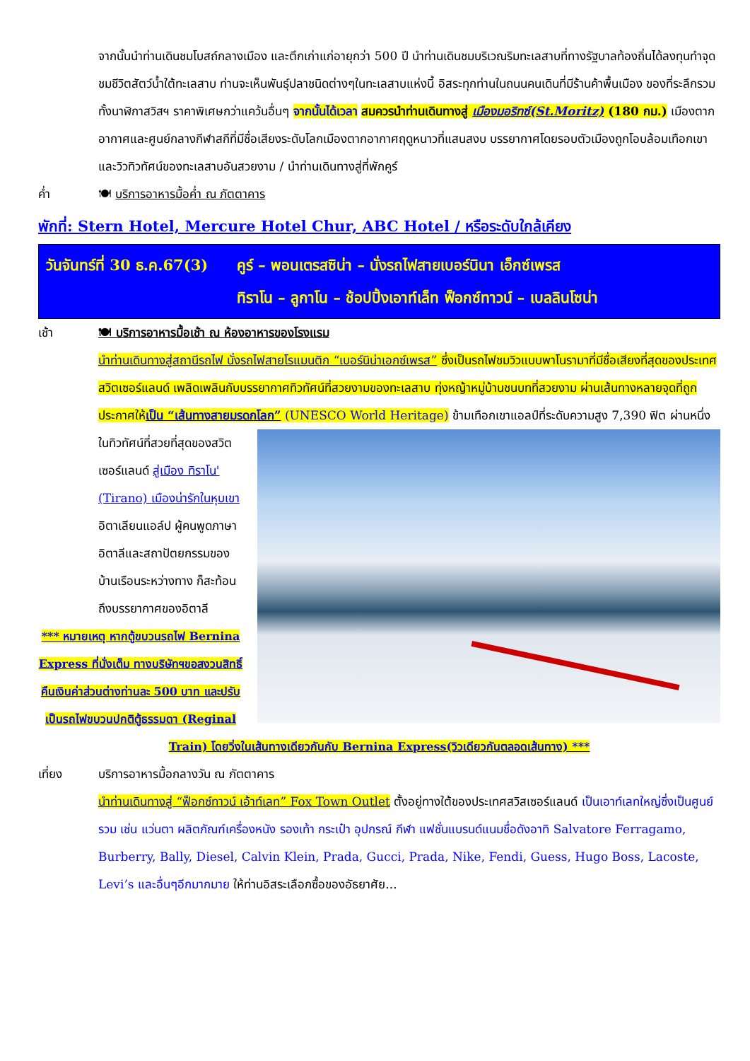จากนั้นนำท่านเดินชมโบสถ์กลางเมือง และตึกเก่าแก่อายุกว่า 500 ปี นำท่านเดินชมบริเวณริมทะเลสาบที่ทางรัฐบาลท้องถิ่นได้ลงทุนทำจุดชมชีวิตสัตว์น้ำใต้ทะเลสาบ ท่านจะเห็นพันธุ์ปลาชนิดต่างๆในทะเลสาบแห่งนี้ อิสระทุกท่านในถนนคนเดินที่มีร้านค้าพื้นเมือง ของที่ระลึกรวมทั้งนาฬิกาสวิสฯ ราคาพิเศษกว่าแคว้นอื่นๆ จากนั้นได้เวลา สมควรนำท่านเดินทางสู่ เมืองมอริทซ์(St.Moritz) (180 กม.) เมืองตากอากาศและศูนย์กลางกีฬาสกีที่มีชื่อเสียงระดับโลกเมืองตากอากาศฤดูหนาวที่แสนสงบ บรรยากาศโดยรอบตัวเมืองถูกโอบล้อมเทือกเขาและวิวทิวทัศน์ของทะเลสาบอันสวยงาม / นำท่านเดินทางสู่ที่พักคูร์
ค่ำ 🍽 บริการอาหารมื้อค่ำ ณ ภัตตาคาร
พักที่: Stern Hotel, Mercure Hotel Chur, ABC Hotel / หรือระดับใกล้เคียง
วันจันทร์ที่ 30 ธ.ค.67(3)
คูร์ – พอนเตรสซิน่า – นั่งรถไฟสายเบอร์นินา เอ็กซ์เพรส
ทิราโน – ลูกาโน – ช้อปปิ้งเอาท์เล็ท ฟ็อกซ์ทาวน์ – เบลลินโซน่า
เช้า 🍽 บริการอาหารมื้อเช้า ณ ห้องอาหารของโรงแรม
นำท่านเดินทางสู่สถานีรถไฟ นั่งรถไฟสายโรแมนติก “เบอร์นิน่าเอกซ์เพรส” ซึ่งเป็นรถไฟชมวิวแบบพาโนรามาที่มีชื่อเสียงที่สุดของประเทศสวิตเซอร์แลนด์ เพลิดเพลินกับบรรยากาศทิวทัศน์ที่สวยงามของทะเลสาบ ทุ่งหญ้าหมู่บ้านชนบทที่สวยงาม ผ่านเส้นทางหลายจุดที่ถูกประกาศให้เป็น “เส้นทางสายมรดกโลก” (UNESCO World Heritage)
ข้ามเทือกเขาแอลป์ที่ระดับความสูง 7,390 ฟิต ผ่านหนึ่งในทิวทัศน์ที่สวยที่สุดของสวิตเซอร์แลนด์ สู่เมือง ทิราโน' (Tirano) เมืองน่ารักในหุบเขาอิตาเลียนแอล์ป ผู้คนพูดภาษาอิตาลีและสถาปัตยกรรมของบ้านเรือนระหว่างทาง ก็สะท้อนถึงบรรยากาศของอิตาลี
*** หมายเหตุ หากตู้ขบวนรถไฟ Bernina Express ที่นั่งเต็ม ทางบริษัทฯขอสงวนสิทธิ์คืนเงินค่าส่วนต่างท่านละ 500 บาท และปรับเป็นรถไฟขบวนปกติตู้ธรรมดา (Reginal Train) โดยวิ่งในเส้นทางเดียวกันกับ Bernina Express(วิวเดียวกันตลอดเส้นทาง) ***
เที่ยง บริการอาหารมื้อกลางวัน ณ ภัตตาคาร
นำท่านเดินทางสู่ “ฟ็อกซ์ทาวน์ เอ้าท์เลท” Fox Town Outlet ตั้งอยู่ทางใต้ของประเทศสวิสเซอร์แลนด์ เป็นเอาท์เลทใหญ่ซึ่งเป็นศูนย์รวม เช่น แว่นตา ผลิตภัณฑ์เครื่องหนัง รองเท้า กระเป๋า อุปกรณ์ กีฬา แฟชั่นแบรนด์แนมชื่อดังอาทิ Salvatore Ferragamo, Burberry, Bally, Diesel, Calvin Klein, Prada, Gucci, Prada, Nike, Fendi, Guess, Hugo Boss, Lacoste, Levi’s และอื่นๆอีกมากมาย ให้ท่านอิสระเลือกซื้อของอัธยาศัย...